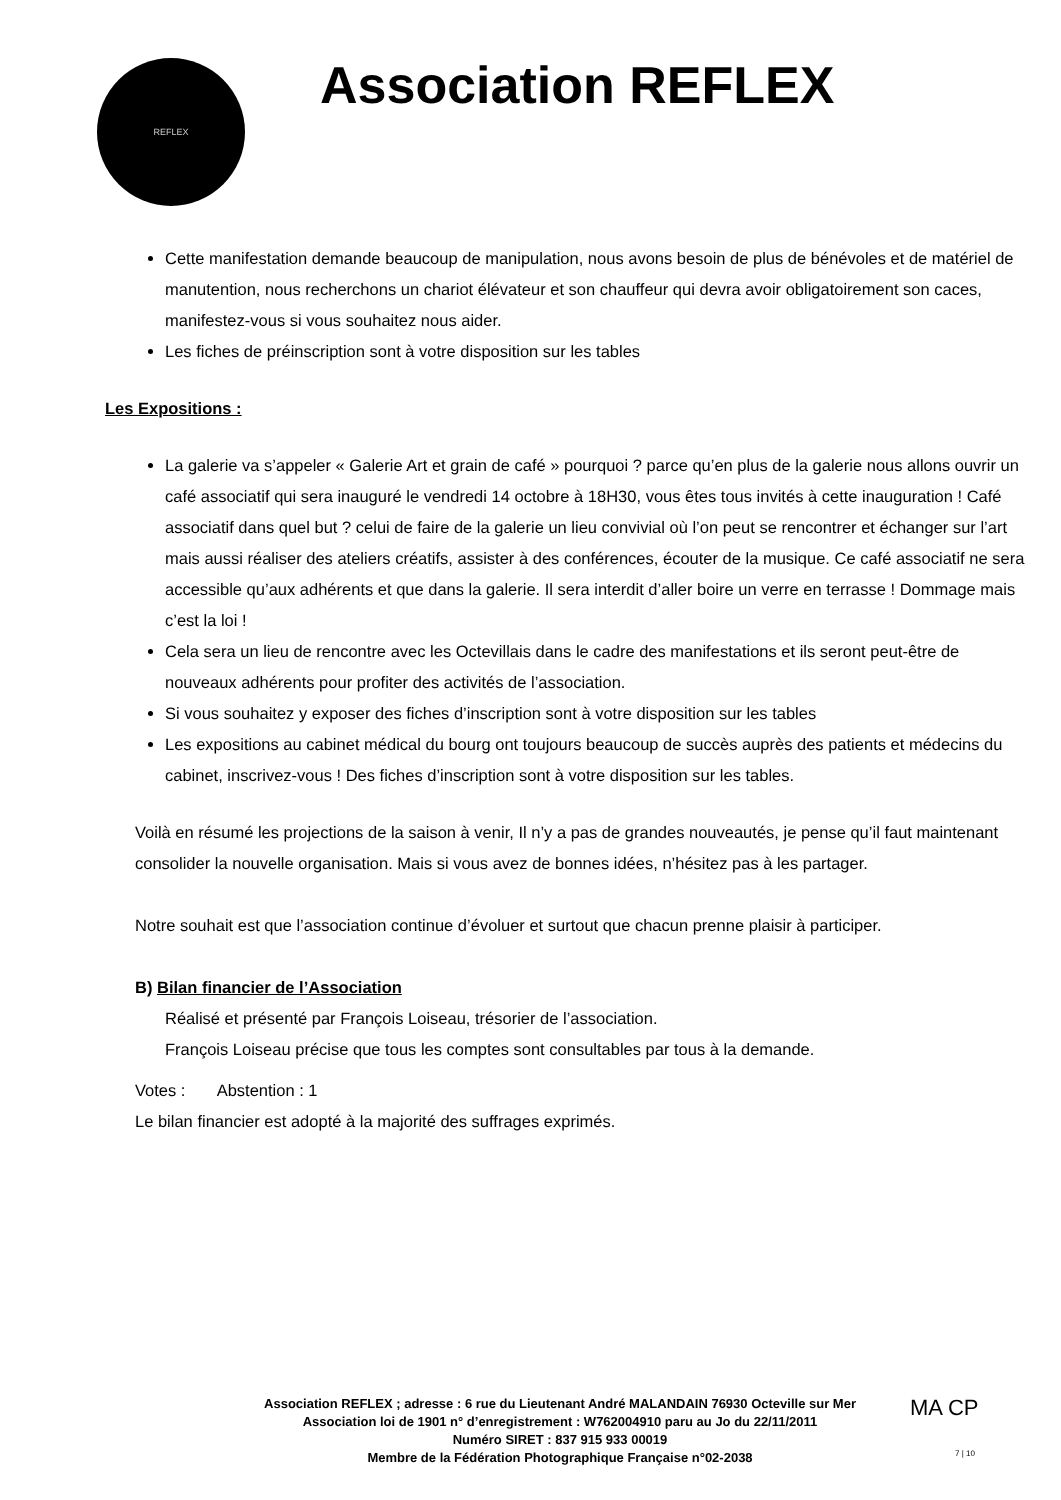REFLEX
Association REFLEX
Cette manifestation demande beaucoup de manipulation, nous avons besoin de plus de bénévoles et de matériel de manutention, nous recherchons un chariot élévateur et son chauffeur qui devra avoir obligatoirement son caces, manifestez-vous si vous souhaitez nous aider.
Les fiches de préinscription sont à votre disposition sur les tables
Les Expositions :
La galerie va s’appeler « Galerie Art et grain de café » pourquoi ? parce qu’en plus de la galerie nous allons ouvrir un café associatif qui sera inauguré le vendredi 14 octobre à 18H30, vous êtes tous invités à cette inauguration ! Café associatif dans quel but ? celui de faire de la galerie un lieu convivial où l’on peut se rencontrer et échanger sur l’art mais aussi réaliser des ateliers créatifs, assister à des conférences, écouter de la musique. Ce café associatif ne sera accessible qu’aux adhérents et que dans la galerie. Il sera interdit d’aller boire un verre en terrasse ! Dommage mais c’est la loi !
Cela sera un lieu de rencontre avec les Octevillais dans le cadre des manifestations et ils seront peut-être de nouveaux adhérents pour profiter des activités de l’association.
Si vous souhaitez y exposer des fiches d’inscription sont à votre disposition sur les tables
Les expositions au cabinet médical du bourg ont toujours beaucoup de succès auprès des patients et médecins du cabinet, inscrivez-vous ! Des fiches d’inscription sont à votre disposition sur les tables.
Voilà en résumé les projections de la saison à venir, Il n’y a pas de grandes nouveautés, je pense qu’il faut maintenant consolider la nouvelle organisation. Mais si vous avez de bonnes idées, n’hésitez pas à les partager.
Notre souhait est que l’association continue d’évoluer et surtout que chacun prenne plaisir à participer.
B) Bilan financier de l’Association
Réalisé et présenté par François Loiseau, trésorier de l’association.
François Loiseau précise que tous les comptes sont consultables par tous à la demande.
Votes : Abstention : 1
Le bilan financier est adopté à la majorité des suffrages exprimés.
Association REFLEX ; adresse : 6 rue du Lieutenant André MALANDAIN 76930 Octeville sur Mer
Association loi de 1901 n° d’enregistrement : W762004910 paru au Jo du 22/11/2011
Numéro SIRET : 837 915 933 00019
Membre de la Fédération Photographique Française n°02-2038
MA CP
7 | 10